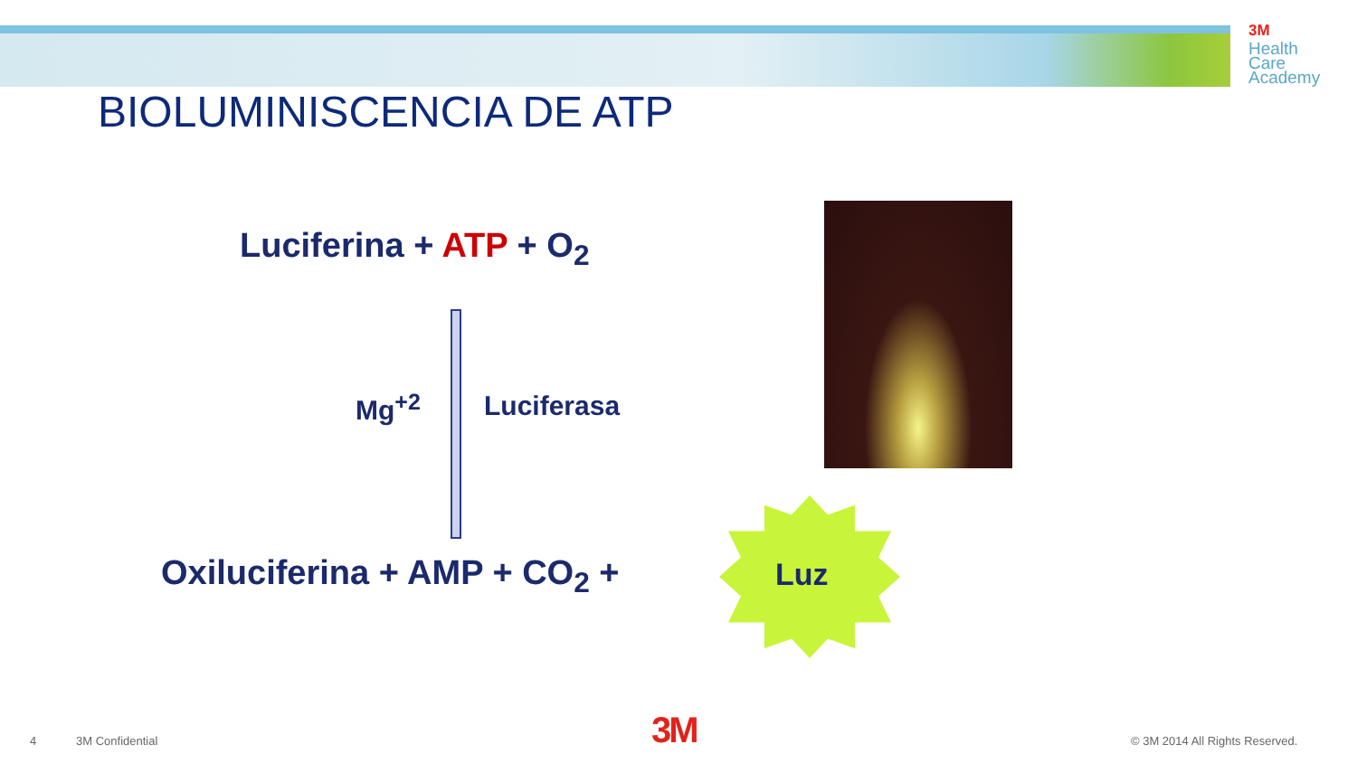3M
Health
Care
Academy
BIOLUMINISCENCIA DE ATP
Luciferina + ATP + O<sub>2</sub>
Mg<sup>+2</sup> Luciferasa
Oxiluciferina + AMP + CO<sub>2</sub> + Luz
4 3M Confidential 3M © 3M 2014 All Rights Reserved.